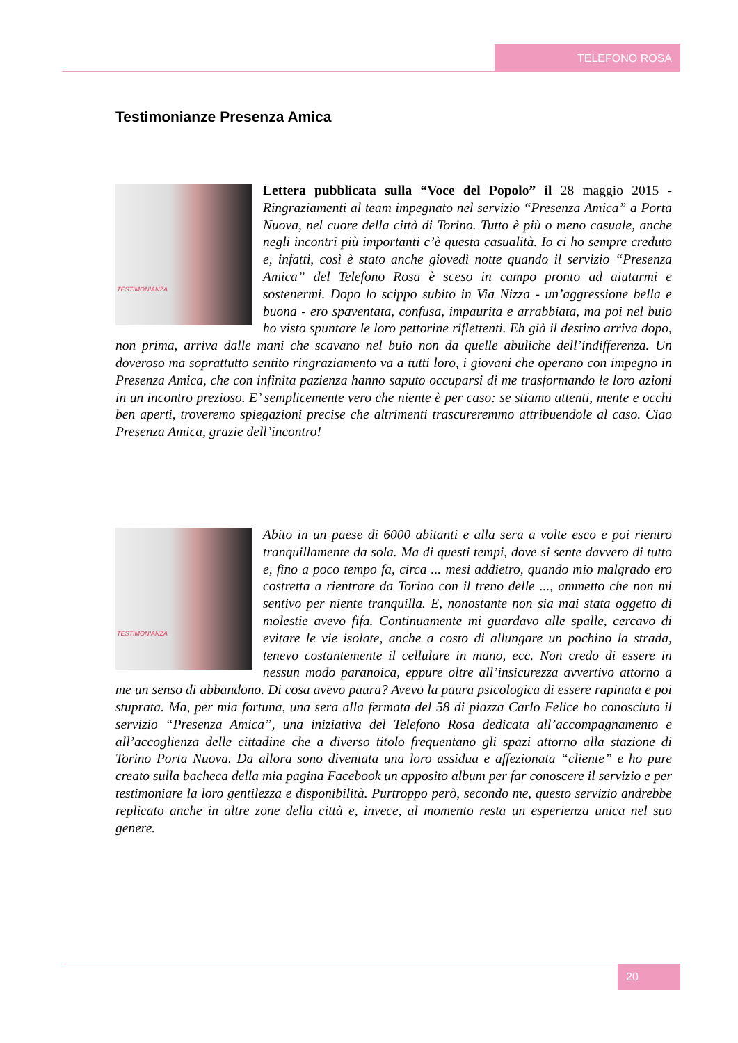TELEFONO ROSA
Testimonianze Presenza Amica
TESTIMONIANZA
Lettera pubblicata sulla “Voce del Popolo” il 28 maggio 2015 - Ringraziamenti al team impegnato nel servizio “Presenza Amica” a Porta Nuova, nel cuore della città di Torino. Tutto è più o meno casuale, anche negli incontri più importanti c’è questa casualità. Io ci ho sempre creduto e, infatti, così è stato anche giovedì notte quando il servizio “Presenza Amica” del Telefono Rosa è sceso in campo pronto ad aiutarmi e sostenermi. Dopo lo scippo subito in Via Nizza - un’aggressione bella e buona - ero spaventata, confusa, impaurita e arrabbiata, ma poi nel buio ho visto spuntare le loro pettorine riflettenti. Eh già il destino arriva dopo, non prima, arriva dalle mani che scavano nel buio non da quelle abuliche dell’indifferenza. Un doveroso ma soprattutto sentito ringraziamento va a tutti loro, i giovani che operano con impegno in Presenza Amica, che con infinita pazienza hanno saputo occuparsi di me trasformando le loro azioni in un incontro prezioso. E’ semplicemente vero che niente è per caso: se stiamo attenti, mente e occhi ben aperti, troveremo spiegazioni precise che altrimenti trascureremmo attribuendole al caso. Ciao Presenza Amica, grazie dell’incontro!
TESTIMONIANZA
Abito in un paese di 6000 abitanti e alla sera a volte esco e poi rientro tranquillamente da sola. Ma di questi tempi, dove si sente davvero di tutto e, fino a poco tempo fa, circa ... mesi addietro, quando mio malgrado ero costretta a rientrare da Torino con il treno delle ..., ammetto che non mi sentivo per niente tranquilla. E, nonostante non sia mai stata oggetto di molestie avevo fifa. Continuamente mi guardavo alle spalle, cercavo di evitare le vie isolate, anche a costo di allungare un pochino la strada, tenevo costantemente il cellulare in mano, ecc. Non credo di essere in nessun modo paranoica, eppure oltre all’insicurezza avvertivo attorno a me un senso di abbandono. Di cosa avevo paura? Avevo la paura psicologica di essere rapinata e poi stuprata. Ma, per mia fortuna, una sera alla fermata del 58 di piazza Carlo Felice ho conosciuto il servizio “Presenza Amica”, una iniziativa del Telefono Rosa dedicata all’accompagnamento e all’accoglienza delle cittadine che a diverso titolo frequentano gli spazi attorno alla stazione di Torino Porta Nuova. Da allora sono diventata una loro assidua e affezionata “cliente” e ho pure creato sulla bacheca della mia pagina Facebook un apposito album per far conoscere il servizio e per testimoniare la loro gentilezza e disponibilità. Purtroppo però, secondo me, questo servizio andrebbe replicato anche in altre zone della città e, invece, al momento resta un esperienza unica nel suo genere.
20